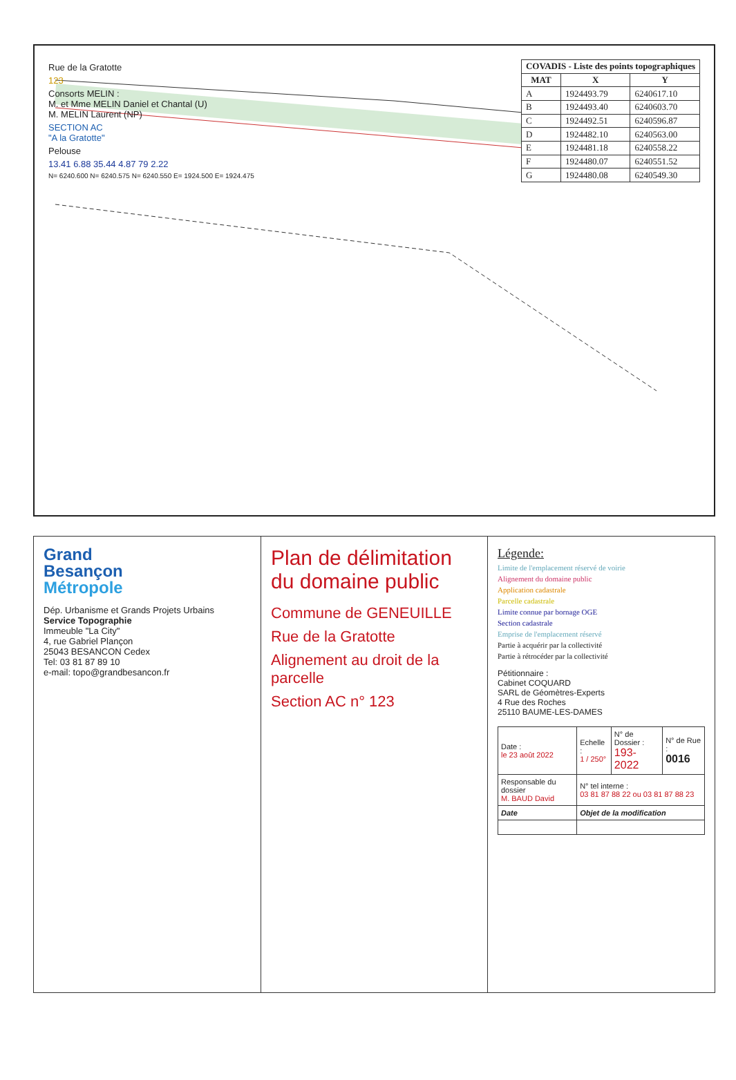Rue de la Gratotte
123
Consorts MELIN :
M. et Mme MELIN Daniel et Chantal (U)
M. MELIN Laurent (NP)
SECTION AC
"A la Gratotte"
Pelouse
13.41 6.88 35.44 4.87 79 2.22
N= 6240.600 N= 6240.575 N= 6240.550 E= 1924.500 E= 1924.475
| COVADIS - Liste des points topographiques | | |
| --- | --- | --- |
| MAT | X | Y |
| A | 1924493.79 | 6240617.10 |
| B | 1924493.40 | 6240603.70 |
| C | 1924492.51 | 6240596.87 |
| D | 1924482.10 | 6240563.00 |
| E | 1924481.18 | 6240558.22 |
| F | 1924480.07 | 6240551.52 |
| G | 1924480.08 | 6240549.30 |
Grand
Besançon
Métropole
Dép. Urbanisme et Grands Projets Urbains
Service Topographie
Immeuble "La City"
4, rue Gabriel Plançon
25043 BESANCON Cedex
Tel: 03 81 87 89 10
e-mail: topo@grandbesancon.fr
Plan de délimitation du domaine public
Commune de GENEUILLE
Rue de la Gratotte
Alignement au droit de la parcelle
Section AC n° 123
Légende:
Limite de l'emplacement réservé de voirie
Alignement du domaine public
Application cadastrale
Parcelle cadastrale
Limite connue par bornage OGE
Section cadastrale
Emprise de l'emplacement réservé
Partie à acquérir par la collectivité
Partie à rétrocéder par la collectivité
Pétitionnaire :
Cabinet COQUARD
SARL de Géomètres-Experts
4 Rue des Roches
25110 BAUME-LES-DAMES
| Date : le 23 août 2022 | Echelle : 1 / 250° | N° de Dossier : 193-2022 | N° de Rue : 0016 |
| Responsable du dossier M. BAUD David | N° tel interne : 03 81 87 88 22 ou 03 81 87 88 23 | | |
| Date | Objet de la modification | | |